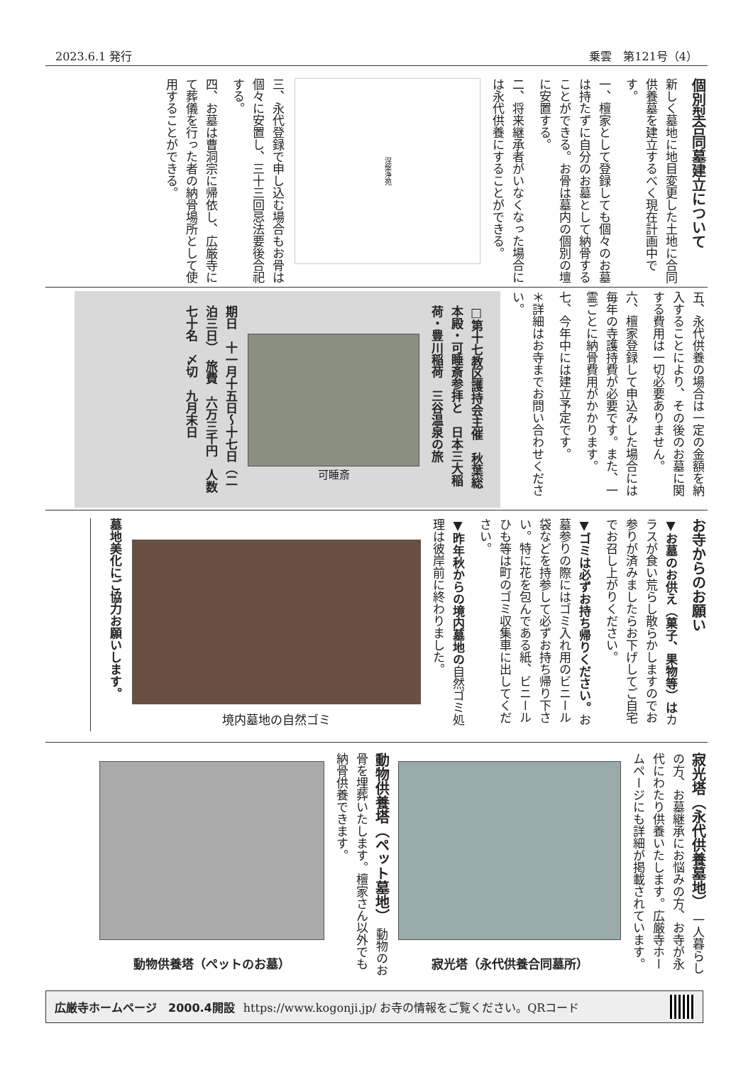2023.6.1 発行 乗雲　第121号（4）
個別型合同墓建立について
新しく墓地に地目変更した土地に合同供養墓を建立するべく現在計画中です。
一、檀家として登録しても個々のお墓は持たずに自分のお墓として納骨することができる。お骨は墓内の個別の壇に安置する。
二、将来継承者がいなくなった場合には永代供養にすることができる。
涅槃浄苑
三、永代登録で申し込む場合もお骨は個々に安置し、三十三回忌法要後合祀する。
四、お墓は曹洞宗に帰依し、広厳寺にて葬儀を行った者の納骨場所として使用することができる。
五、永代供養の場合は一定の金額を納入することにより、その後のお墓に関する費用は一切必要ありません。
六、檀家登録して申込みした場合には毎年の寺護持費が必要です。また、一霊ごとに納骨費用がかかります。
七、今年中には建立予定です。
＊詳細はお寺までお問い合わせください。
□第十七教区護持会主催　秋葉総本殿・可睡斎参拝と　日本三大稲荷・豊川稲荷　三谷温泉の旅
可睡斎
期日　十一月十五日～十七日（二泊三日）　旅費　六万三千円　人数　七十名　〆切　九月末日
お寺からのお願い
▼お墓のお供え（菓子、果物等）はカラスが食い荒らし散らかしますのでお参りが済みましたらお下げしてご自宅でお召し上がりください。
▼ゴミは必ずお持ち帰りください。お墓参りの際にはゴミ入れ用のビニール袋などを持参して必ずお持ち帰り下さい。特に花を包んである紙、ビニールひも等は町のゴミ収集車に出してください。
▼昨年秋からの境内墓地の自然ゴミ処理は彼岸前に終わりました。
境内墓地の自然ゴミ
墓地美化にご協力お願いします。
寂光塔（永代供養墓地）　一人暮らしの方、お墓継承にお悩みの方、お寺が永代にわたり供養いたします。広厳寺ホームページにも詳細が掲載されています。
寂光塔（永代供養合同墓所）
動物供養塔（ペット墓地）　動物のお骨を埋葬いたします。檀家さん以外でも納骨供養できます。
動物供養塔（ペットのお墓）
広厳寺ホームページ　2000.4開設 https://www.kogonji.jp/ お寺の情報をご覧ください。QRコード